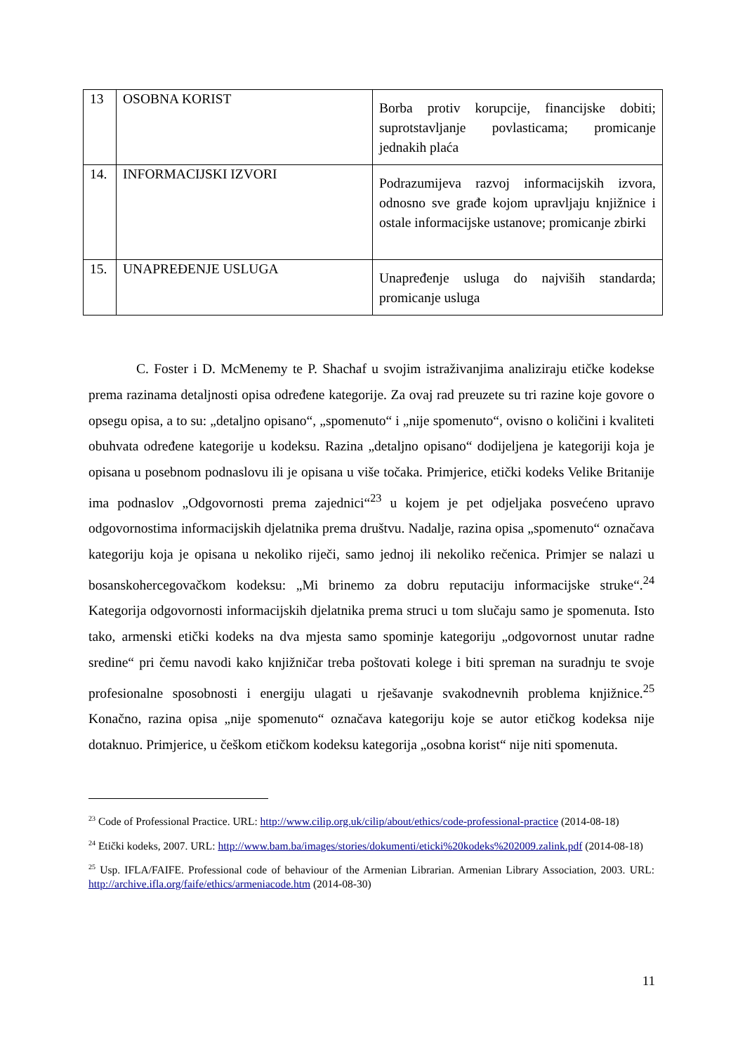| 13 | OSOBNA KORIST | Borba protiv korupcije, financijske dobiti; suprotstavljanje povlasticama; promicanje jednakih plaća |
| 14. | INFORMACIJSKI IZVORI | Podrazumijeva razvoj informacijskih izvora, odnosno sve građe kojom upravljaju knjižnice i ostale informacijske ustanove; promicanje zbirki |
| 15. | UNAPREĐENJE USLUGA | Unapređenje usluga do najviših standarda; promicanje usluga |
C. Foster i D. McMenemy te P. Shachaf u svojim istraživanjima analiziraju etičke kodekse prema razinama detaljnosti opisa određene kategorije. Za ovaj rad preuzete su tri razine koje govore o opsegu opisa, a to su: „detaljno opisano“, „spomenuto“ i „nije spomenuto“, ovisno o količini i kvaliteti obuhvata određene kategorije u kodeksu. Razina „detaljno opisano“ dodijeljena je kategoriji koja je opisana u posebnom podnaslovu ili je opisana u više točaka. Primjerice, etički kodeks Velike Britanije ima podnaslov „Odgovornosti prema zajednici“<sup>23</sup> u kojem je pet odjeljaka posvećeno upravo odgovornostima informacijskih djelatnika prema društvu. Nadalje, razina opisa „spomenuto“ označava kategoriju koja je opisana u nekoliko riječi, samo jednoj ili nekoliko rečenica. Primjer se nalazi u bosanskohercegovačkom kodeksu: „Mi brinemo za dobru reputaciju informacijske struke“.<sup>24</sup> Kategorija odgovornosti informacijskih djelatnika prema struci u tom slučaju samo je spomenuta. Isto tako, armenski etički kodeks na dva mjesta samo spominje kategoriju „odgovornost unutar radne sredine“ pri čemu navodi kako knjižničar treba poštovati kolege i biti spreman na suradnju te svoje profesionalne sposobnosti i energiju ulagati u rješavanje svakodnevnih problema knjižnice.<sup>25</sup> Konačno, razina opisa „nije spomenuto“ označava kategoriju koje se autor etičkog kodeksa nije dotaknuo. Primjerice, u češkom etičkom kodeksu kategorija „osobna korist“ nije niti spomenuta.
<sup>23</sup> Code of Professional Practice. URL: http://www.cilip.org.uk/cilip/about/ethics/code-professional-practice (2014-08-18)
<sup>24</sup> Etički kodeks, 2007. URL: http://www.bam.ba/images/stories/dokumenti/eticki%20kodeks%202009.zalink.pdf (2014-08-18)
<sup>25</sup> Usp. IFLA/FAIFE. Professional code of behaviour of the Armenian Librarian. Armenian Library Association, 2003. URL: http://archive.ifla.org/faife/ethics/armeniacode.htm (2014-08-30)
11